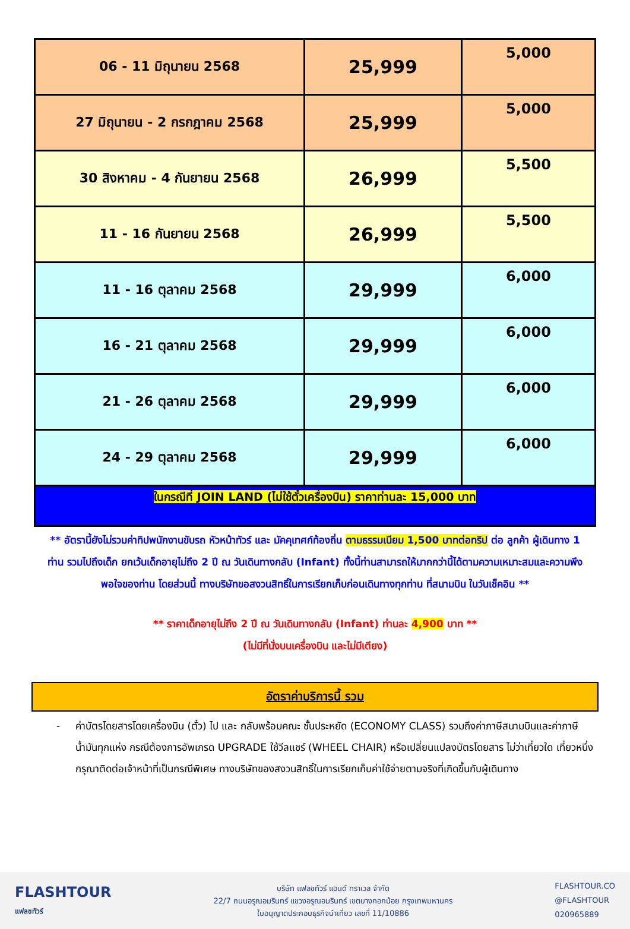| 06 - 11 มิถุนายน 2568 | 25,999 | 5,000 |
| 27 มิถุนายน - 2 กรกฎาคม 2568 | 25,999 | 5,000 |
| 30 สิงหาคม - 4 กันยายน 2568 | 26,999 | 5,500 |
| 11 - 16 กันยายน 2568 | 26,999 | 5,500 |
| 11 - 16 ตุลาคม 2568 | 29,999 | 6,000 |
| 16 - 21 ตุลาคม 2568 | 29,999 | 6,000 |
| 21 - 26 ตุลาคม 2568 | 29,999 | 6,000 |
| 24 - 29 ตุลาคม 2568 | 29,999 | 6,000 |
| ในกรณีที่ JOIN LAND (ไม่ใช้ตั๋วเครื่องบิน) ราคาท่านละ 15,000 บาท | | |
** อัตรานี้ยังไม่รวมค่าทิปพนักงานขับรถ หัวหน้าทัวร์ และ มัคคุเทศก์ท้องถิ่น ตามธรรมเนียม 1,500 บาทต่อทริป ต่อ ลูกค้า ผู้เดินทาง 1 ท่าน รวมไปถึงเด็ก ยกเว้นเด็กอายุไม่ถึง 2 ปี ณ วันเดินทางกลับ (Infant) ทั้งนี้ท่านสามารถให้มากกว่านี้ได้ตามความเหมาะสมและความพึงพอใจของท่าน โดยส่วนนี้ ทางบริษัทขอสงวนสิทธิ์ในการเรียกเก็บก่อนเดินทางทุกท่าน ที่สนามบิน ในวันเช็คอิน **
** ราคาเด็กอายุไม่ถึง 2 ปี ณ วันเดินทางกลับ (Infant) ท่านละ 4,900 บาท **
(ไม่มีที่นั่งบนเครื่องบิน และไม่มีเตียง)
อัตราค่าบริการนี้ รวม
- ค่าบัตรโดยสารโดยเครื่องบิน (ตั๋ว) ไป และ กลับพร้อมคณะ ชั้นประหยัด (ECONOMY CLASS) รวมถึงค่าภาษีสนามบินและค่าภาษีน้ำมันทุกแห่ง กรณีต้องการอัพเกรด UPGRADE ใช้วีลแชร์ (WHEEL CHAIR) หรือเปลี่ยนแปลงบัตรโดยสาร ไม่ว่าเที่ยวใด เที่ยวหนึ่ง กรุณาติดต่อเจ้าหน้าที่เป็นกรณีพิเศษ ทางบริษัทของสงวนสิทธิ์ในการเรียกเก็บค่าใช้จ่ายตามจริงที่เกิดขึ้นกับผู้เดินทาง
FLASHTOUR
แฟลชทัวร์
บริษัท แฟลชทัวร์ แอนด์ ทราเวล จำกัด
22/7 ถนนอรุณอมรินทร์ แขวงอรุณอมรินทร์ เขตบางกอกน้อย กรุงเทพมหานคร
ใบอนุญาตประกอบธุรกิจนำเที่ยว เลขที่ 11/10886
FLASHTOUR.CO
@FLASHTOUR
020965889